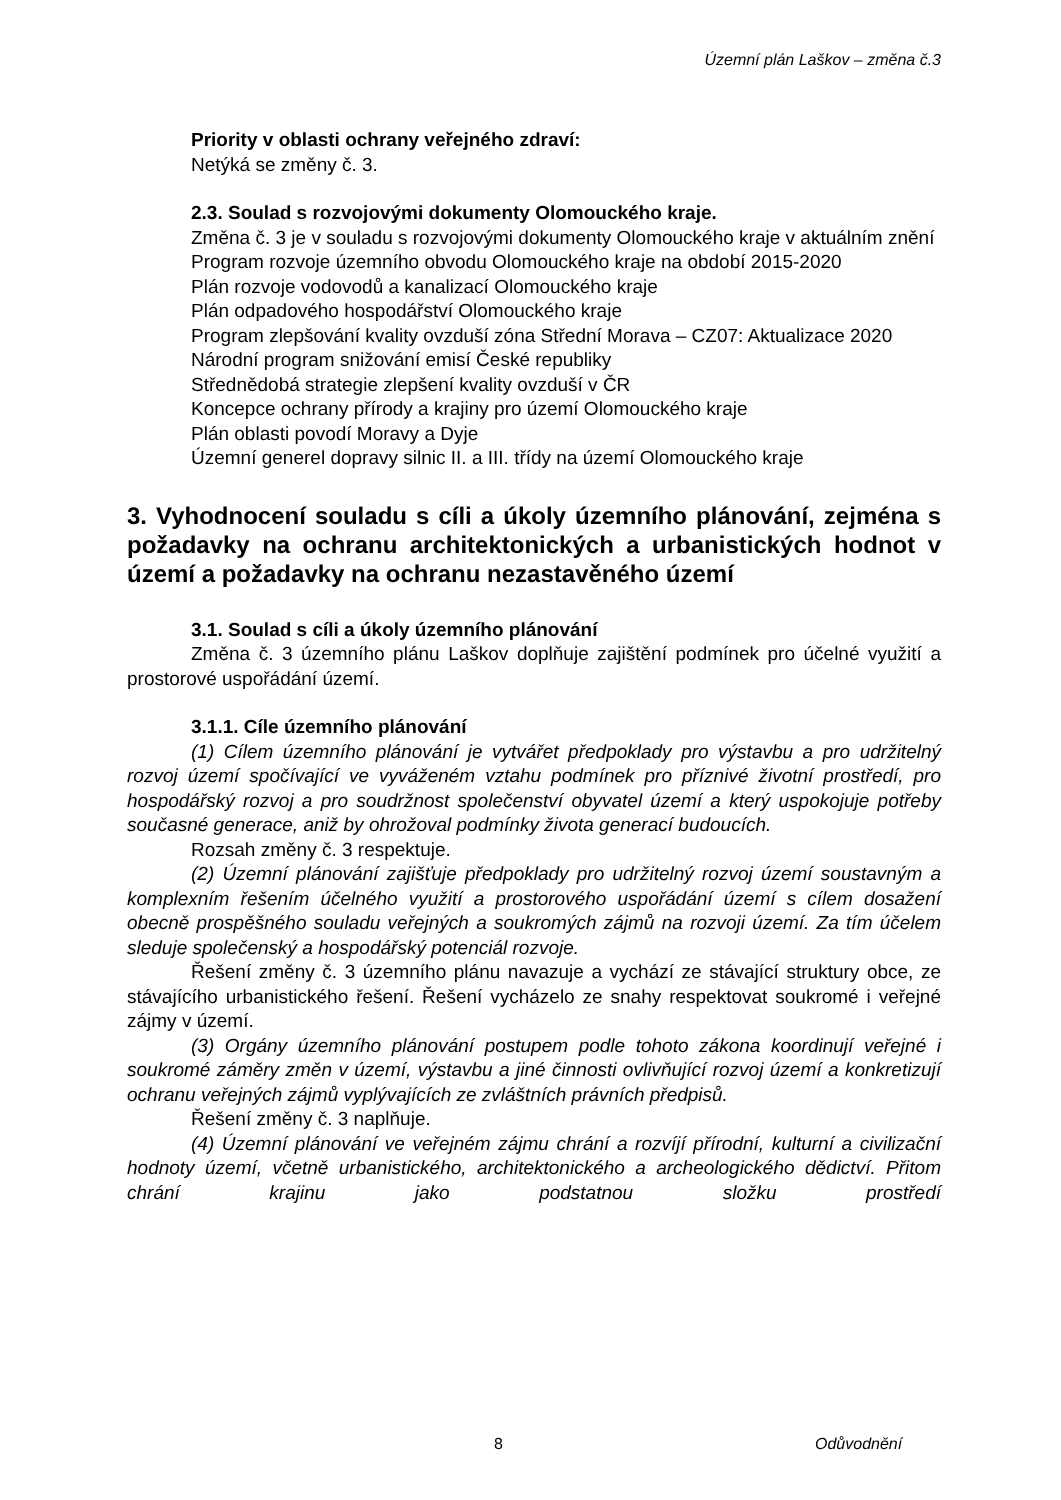Územní plán Laškov – změna č.3
Priority v oblasti ochrany veřejného zdraví:
Netýká se změny č. 3.
2.3. Soulad s rozvojovými dokumenty Olomouckého kraje.
Změna č. 3 je v souladu s rozvojovými dokumenty Olomouckého kraje v aktuálním znění
Program rozvoje územního obvodu Olomouckého kraje na období 2015-2020
Plán rozvoje vodovodů a kanalizací Olomouckého kraje
Plán odpadového hospodářství Olomouckého kraje
Program zlepšování kvality ovzduší zóna Střední Morava – CZ07: Aktualizace 2020
Národní program snižování emisí České republiky
Střednědobá strategie zlepšení kvality ovzduší v ČR
Koncepce ochrany přírody a krajiny pro území Olomouckého kraje
Plán oblasti povodí Moravy a Dyje
Územní generel dopravy silnic II. a III. třídy na území Olomouckého kraje
3. Vyhodnocení souladu s cíli a úkoly územního plánování, zejména s požadavky na ochranu architektonických a urbanistických hodnot v území a požadavky na ochranu nezastavěného území
3.1. Soulad s cíli a úkoly územního plánování
Změna č. 3 územního plánu Laškov doplňuje zajištění podmínek pro účelné využití a prostorové uspořádání území.
3.1.1. Cíle územního plánování
(1) Cílem územního plánování je vytvářet předpoklady pro výstavbu a pro udržitelný rozvoj území spočívající ve vyváženém vztahu podmínek pro příznivé životní prostředí, pro hospodářský rozvoj a pro soudržnost společenství obyvatel území a který uspokojuje potřeby současné generace, aniž by ohrožoval podmínky života generací budoucích.
Rozsah změny č. 3 respektuje.
(2) Územní plánování zajišťuje předpoklady pro udržitelný rozvoj území soustavným a komplexním řešením účelného využití a prostorového uspořádání území s cílem dosažení obecně prospěšného souladu veřejných a soukromých zájmů na rozvoji území. Za tím účelem sleduje společenský a hospodářský potenciál rozvoje.
Řešení změny č. 3 územního plánu navazuje a vychází ze stávající struktury obce, ze stávajícího urbanistického řešení. Řešení vycházelo ze snahy respektovat soukromé i veřejné zájmy v území.
(3) Orgány územního plánování postupem podle tohoto zákona koordinují veřejné i soukromé záměry změn v území, výstavbu a jiné činnosti ovlivňující rozvoj území a konkretizují ochranu veřejných zájmů vyplývajících ze zvláštních právních předpisů.
Řešení změny č. 3 naplňuje.
(4) Územní plánování ve veřejném zájmu chrání a rozvíjí přírodní, kulturní a civilizační hodnoty území, včetně urbanistického, architektonického a archeologického dědictví. Přitom chrání krajinu jako podstatnou složku prostředí
8 Odůvodnění